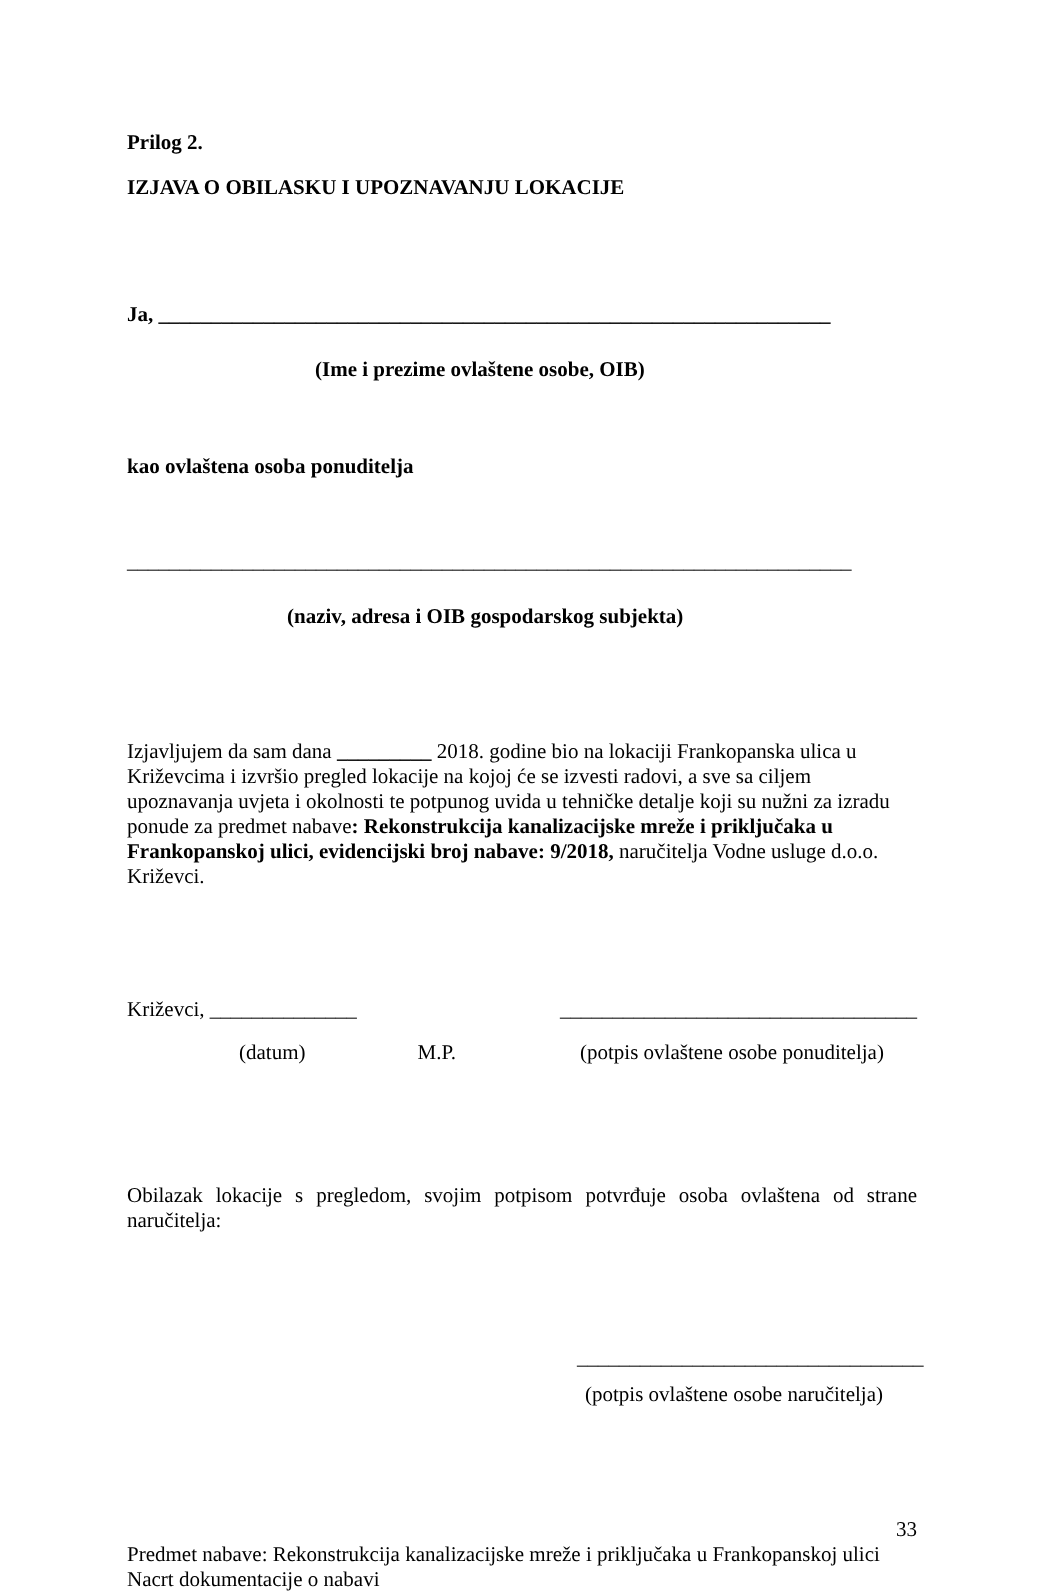Prilog 2.
IZJAVA O OBILASKU I UPOZNAVANJU LOKACIJE
Ja, ________________________________________________________________
(Ime i prezime ovlaštene osobe, OIB)
kao ovlaštena osoba ponuditelja
_____________________________________________________________________
(naziv, adresa i OIB gospodarskog subjekta)
Izjavljujem da sam dana _________ 2018. godine bio na lokaciji Frankopanska ulica u Križevcima i izvršio pregled lokacije na kojoj će se izvesti radovi, a sve sa ciljem upoznavanja uvjeta i okolnosti te potpunog uvida u tehničke detalje koji su nužni za izradu ponude za predmet nabave: Rekonstrukcija kanalizacijske mreže i priključaka u Frankopanskoj ulici, evidencijski broj nabave: 9/2018, naručitelja Vodne usluge d.o.o. Križevci.
Križevci, ______________ __________________________________
(datum) M.P. (potpis ovlaštene osobe ponuditelja)
Obilazak lokacije s pregledom, svojim potpisom potvrđuje osoba ovlaštena od strane
naručitelja:
_________________________________
(potpis ovlaštene osobe naručitelja)
33
Predmet nabave: Rekonstrukcija kanalizacijske mreže i priključaka u Frankopanskoj ulici
Nacrt dokumentacije o nabavi